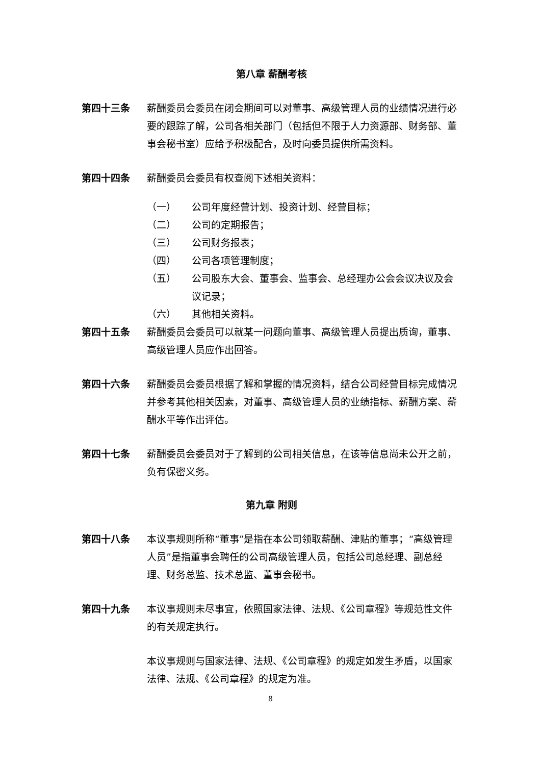第八章 薪酬考核
第四十三条 薪酬委员会委员在闭会期间可以对董事、高级管理人员的业绩情况进行必要的跟踪了解，公司各相关部门（包括但不限于人力资源部、财务部、董事会秘书室）应给予积极配合，及时向委员提供所需资料。
第四十四条 薪酬委员会委员有权查阅下述相关资料：
（一） 公司年度经营计划、投资计划、经营目标；
（二） 公司的定期报告；
（三） 公司财务报表；
（四） 公司各项管理制度；
（五） 公司股东大会、董事会、监事会、总经理办公会会议决议及会议记录；
（六） 其他相关资料。
第四十五条 薪酬委员会委员可以就某一问题向董事、高级管理人员提出质询，董事、高级管理人员应作出回答。
第四十六条 薪酬委员会委员根据了解和掌握的情况资料，结合公司经营目标完成情况并参考其他相关因素，对董事、高级管理人员的业绩指标、薪酬方案、薪酬水平等作出评估。
第四十七条 薪酬委员会委员对于了解到的公司相关信息，在该等信息尚未公开之前，负有保密义务。
第九章 附则
第四十八条 本议事规则所称“董事”是指在本公司领取薪酬、津贴的董事；“高级管理人员”是指董事会聘任的公司高级管理人员，包括公司总经理、副总经理、财务总监、技术总监、董事会秘书。
第四十九条 本议事规则未尽事宜，依照国家法律、法规、《公司章程》等规范性文件的有关规定执行。
本议事规则与国家法律、法规、《公司章程》的规定如发生矛盾，以国家法律、法规、《公司章程》的规定为准。
8